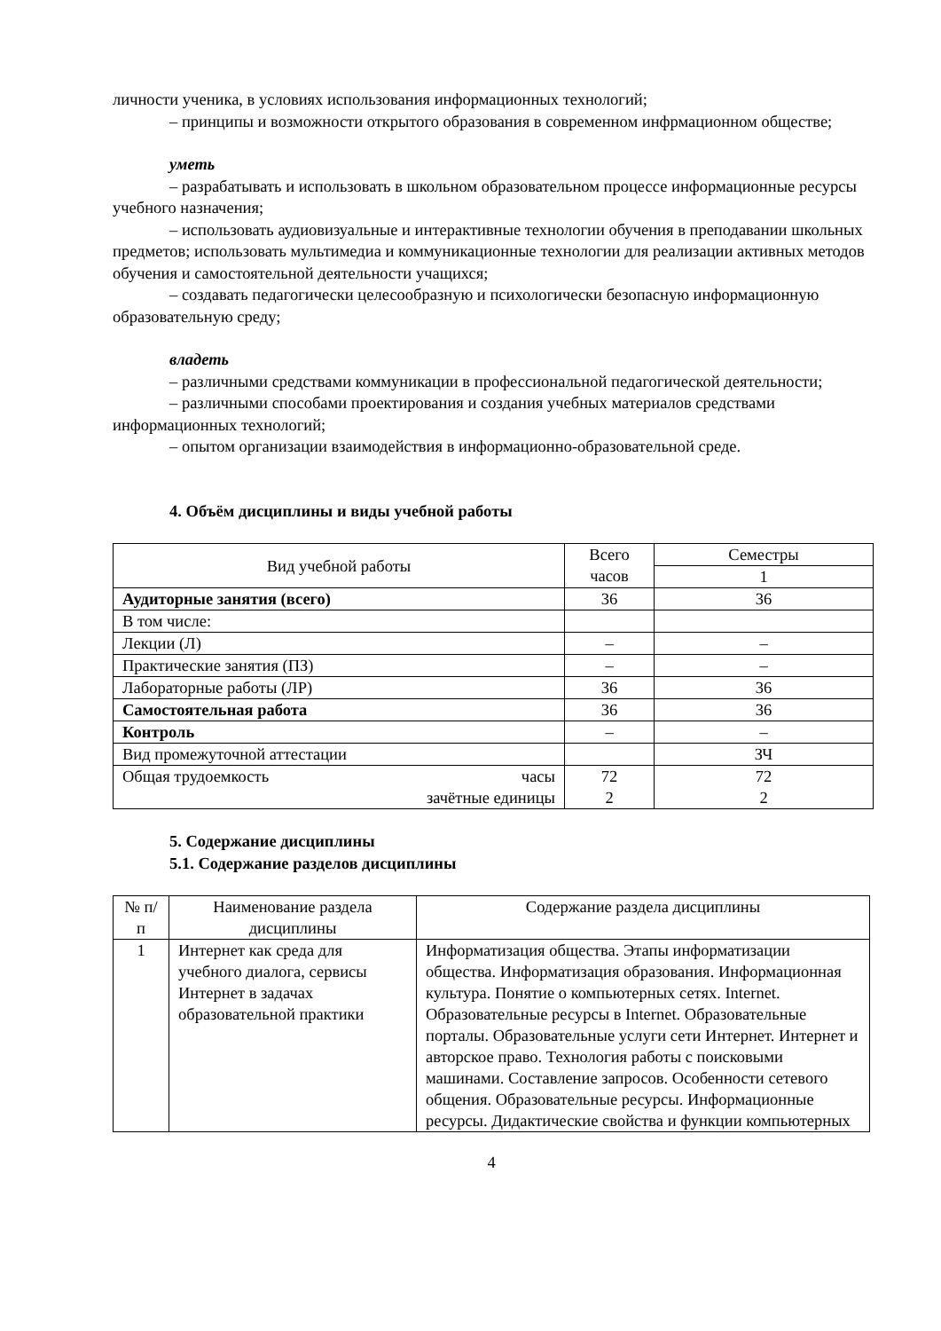личности ученика, в условиях использования информационных технологий;
– принципы и возможности открытого образования в современном инфрмационном обществе;
уметь
– разрабатывать и использовать в школьном образовательном процессе информационные ресурсы учебного назначения;
– использовать аудиовизуальные и интерактивные технологии обучения в преподавании школьных предметов; использовать мультимедиа и коммуникационные технологии для реализации активных методов обучения и самостоятельной деятельности учащихся;
– создавать педагогически целесообразную и психологически безопасную информационную образовательную среду;
владеть
– различными средствами коммуникации в профессиональной педагогической деятельности;
– различными способами проектирования и создания учебных материалов средствами информационных технологий;
– опытом организации взаимодействия в информационно-образовательной среде.
4. Объём дисциплины и виды учебной работы
| Вид учебной работы | Всего часов | Семестры |
| --- | --- | --- |
| | | 1 |
| Аудиторные занятия (всего) | 36 | 36 |
| В том числе: | | |
| Лекции (Л) | – | – |
| Практические занятия (ПЗ) | – | – |
| Лабораторные работы (ЛР) | 36 | 36 |
| Самостоятельная работа | 36 | 36 |
| Контроль | – | – |
| Вид промежуточной аттестации | | ЗЧ |
| Общая трудоемкость часы зачётные единицы | 72 2 | 72 2 |
5. Содержание дисциплины
5.1. Содержание разделов дисциплины
| № п/п | Наименование раздела дисциплины | Содержание раздела дисциплины |
| --- | --- | --- |
| 1 | Интернет как среда для учебного диалога, сервисы Интернет в задачах образовательной практики | Информатизация общества. Этапы информатизации общества. Информатизация образования. Информационная культура. Понятие о компьютерных сетях. Internet. Образовательные ресурсы в Internet. Образовательные порталы. Образовательные услуги сети Интернет. Интернет и авторское право. Технология работы с поисковыми машинами. Составление запросов. Особенности сетевого общения. Образовательные ресурсы. Информационные ресурсы. Дидактические свойства и функции компьютерных |
4